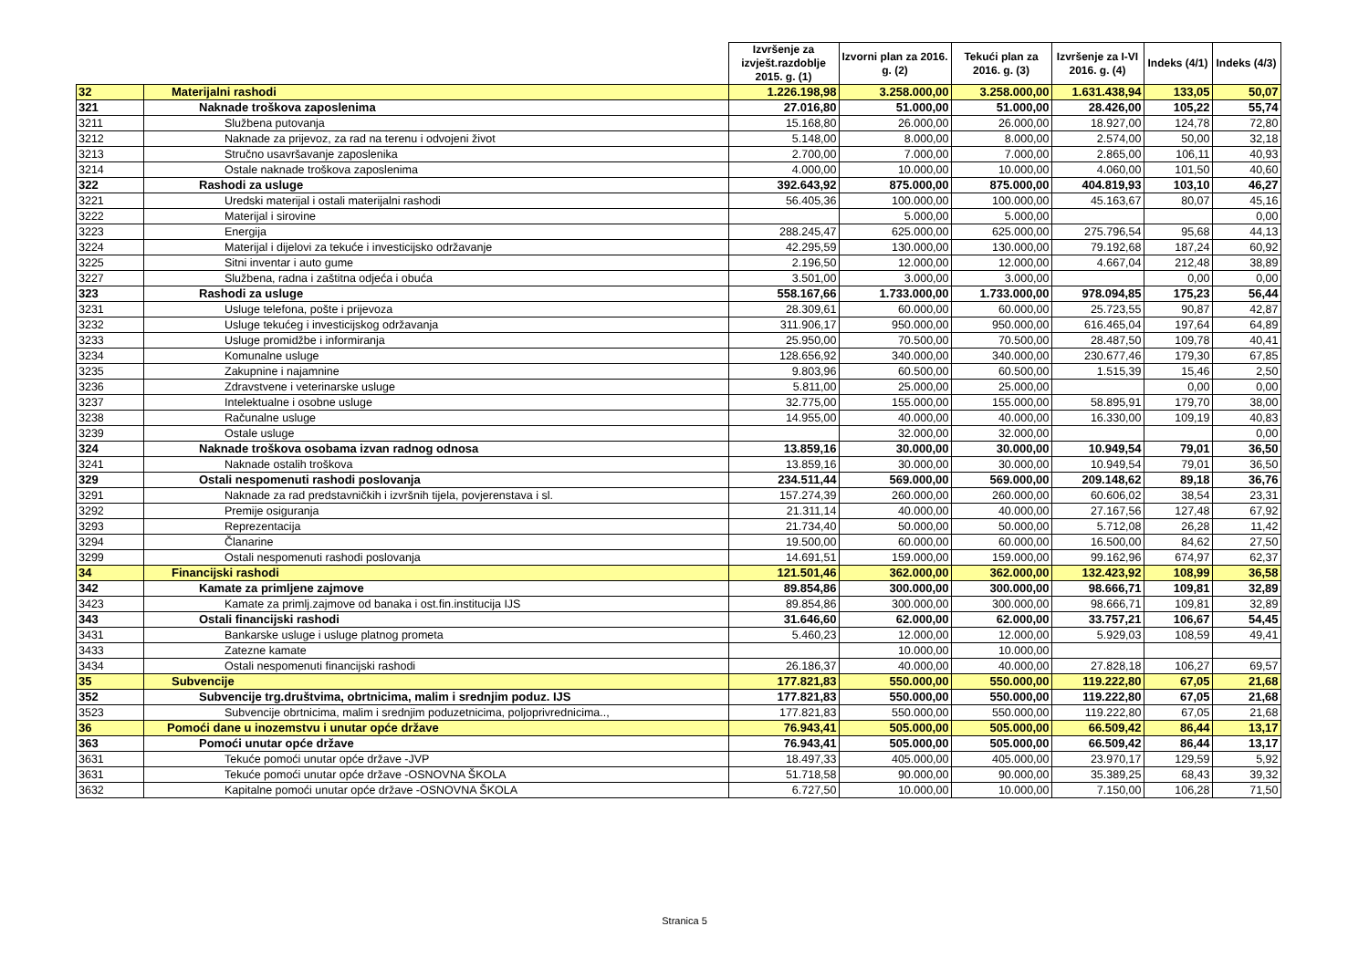| | | Izvršenje za izvješt.razdoblje 2015. g. (1) | Izvorni plan za 2016. g. (2) | Tekući plan za 2016. g. (3) | Izvršenje za I-VI 2016. g. (4) | Indeks (4/1) | Indeks (4/3) |
| --- | --- | --- | --- | --- | --- | --- | --- |
| 32 | Materijalni rashodi | 1.226.198,98 | 3.258.000,00 | 3.258.000,00 | 1.631.438,94 | 133,05 | 50,07 |
| 321 | Naknade troškova zaposlenima | 27.016,80 | 51.000,00 | 51.000,00 | 28.426,00 | 105,22 | 55,74 |
| 3211 | Službena putovanja | 15.168,80 | 26.000,00 | 26.000,00 | 18.927,00 | 124,78 | 72,80 |
| 3212 | Naknade za prijevoz, za rad na terenu i odvojeni život | 5.148,00 | 8.000,00 | 8.000,00 | 2.574,00 | 50,00 | 32,18 |
| 3213 | Stručno usavršavanje zaposlenika | 2.700,00 | 7.000,00 | 7.000,00 | 2.865,00 | 106,11 | 40,93 |
| 3214 | Ostale naknade troškova zaposlenima | 4.000,00 | 10.000,00 | 10.000,00 | 4.060,00 | 101,50 | 40,60 |
| 322 | Rashodi za usluge | 392.643,92 | 875.000,00 | 875.000,00 | 404.819,93 | 103,10 | 46,27 |
| 3221 | Uredski materijal i ostali materijalni rashodi | 56.405,36 | 100.000,00 | 100.000,00 | 45.163,67 | 80,07 | 45,16 |
| 3222 | Materijal i sirovine | | 5.000,00 | 5.000,00 | | | 0,00 |
| 3223 | Energija | 288.245,47 | 625.000,00 | 625.000,00 | 275.796,54 | 95,68 | 44,13 |
| 3224 | Materijal i dijelovi za tekuće i investicijsko održavanje | 42.295,59 | 130.000,00 | 130.000,00 | 79.192,68 | 187,24 | 60,92 |
| 3225 | Sitni inventar i auto gume | 2.196,50 | 12.000,00 | 12.000,00 | 4.667,04 | 212,48 | 38,89 |
| 3227 | Službena, radna i zaštitna odjeća i obuća | 3.501,00 | 3.000,00 | 3.000,00 | | 0,00 | 0,00 |
| 323 | Rashodi za usluge | 558.167,66 | 1.733.000,00 | 1.733.000,00 | 978.094,85 | 175,23 | 56,44 |
| 3231 | Usluge telefona, pošte i prijevoza | 28.309,61 | 60.000,00 | 60.000,00 | 25.723,55 | 90,87 | 42,87 |
| 3232 | Usluge tekućeg i investicijskog održavanja | 311.906,17 | 950.000,00 | 950.000,00 | 616.465,04 | 197,64 | 64,89 |
| 3233 | Usluge promidžbe i informiranja | 25.950,00 | 70.500,00 | 70.500,00 | 28.487,50 | 109,78 | 40,41 |
| 3234 | Komunalne usluge | 128.656,92 | 340.000,00 | 340.000,00 | 230.677,46 | 179,30 | 67,85 |
| 3235 | Zakupnine i najamnine | 9.803,96 | 60.500,00 | 60.500,00 | 1.515,39 | 15,46 | 2,50 |
| 3236 | Zdravstvene i veterinarske usluge | 5.811,00 | 25.000,00 | 25.000,00 | | 0,00 | 0,00 |
| 3237 | Intelektualne i osobne usluge | 32.775,00 | 155.000,00 | 155.000,00 | 58.895,91 | 179,70 | 38,00 |
| 3238 | Računalne usluge | 14.955,00 | 40.000,00 | 40.000,00 | 16.330,00 | 109,19 | 40,83 |
| 3239 | Ostale usluge | | 32.000,00 | 32.000,00 | | | 0,00 |
| 324 | Naknade troškova osobama izvan radnog odnosa | 13.859,16 | 30.000,00 | 30.000,00 | 10.949,54 | 79,01 | 36,50 |
| 3241 | Naknade ostalih troškova | 13.859,16 | 30.000,00 | 30.000,00 | 10.949,54 | 79,01 | 36,50 |
| 329 | Ostali nespomenuti rashodi poslovanja | 234.511,44 | 569.000,00 | 569.000,00 | 209.148,62 | 89,18 | 36,76 |
| 3291 | Naknade za rad predstavničkih i izvršnih tijela, povjerenstava i sl. | 157.274,39 | 260.000,00 | 260.000,00 | 60.606,02 | 38,54 | 23,31 |
| 3292 | Premije osiguranja | 21.311,14 | 40.000,00 | 40.000,00 | 27.167,56 | 127,48 | 67,92 |
| 3293 | Reprezentacija | 21.734,40 | 50.000,00 | 50.000,00 | 5.712,08 | 26,28 | 11,42 |
| 3294 | Članarine | 19.500,00 | 60.000,00 | 60.000,00 | 16.500,00 | 84,62 | 27,50 |
| 3299 | Ostali nespomenuti rashodi poslovanja | 14.691,51 | 159.000,00 | 159.000,00 | 99.162,96 | 674,97 | 62,37 |
| 34 | Financijski rashodi | 121.501,46 | 362.000,00 | 362.000,00 | 132.423,92 | 108,99 | 36,58 |
| 342 | Kamate za primljene zajmove | 89.854,86 | 300.000,00 | 300.000,00 | 98.666,71 | 109,81 | 32,89 |
| 3423 | Kamate za primlj.zajmove od banaka i ost.fin.institucija IJS | 89.854,86 | 300.000,00 | 300.000,00 | 98.666,71 | 109,81 | 32,89 |
| 343 | Ostali financijski rashodi | 31.646,60 | 62.000,00 | 62.000,00 | 33.757,21 | 106,67 | 54,45 |
| 3431 | Bankarske usluge i usluge platnog prometa | 5.460,23 | 12.000,00 | 12.000,00 | 5.929,03 | 108,59 | 49,41 |
| 3433 | Zatezne kamate | | 10.000,00 | 10.000,00 | | | |
| 3434 | Ostali nespomenuti financijski rashodi | 26.186,37 | 40.000,00 | 40.000,00 | 27.828,18 | 106,27 | 69,57 |
| 35 | Subvencije | 177.821,83 | 550.000,00 | 550.000,00 | 119.222,80 | 67,05 | 21,68 |
| 352 | Subvencije trg.društvima, obrtnicima, malim i srednjim poduz. IJS | 177.821,83 | 550.000,00 | 550.000,00 | 119.222,80 | 67,05 | 21,68 |
| 3523 | Subvencije obrtnicima, malim i srednjim poduzetnicima, poljoprivrednicima.., | 177.821,83 | 550.000,00 | 550.000,00 | 119.222,80 | 67,05 | 21,68 |
| 36 | Pomoći dane u inozemstvu i unutar opće države | 76.943,41 | 505.000,00 | 505.000,00 | 66.509,42 | 86,44 | 13,17 |
| 363 | Pomoći unutar opće države | 76.943,41 | 505.000,00 | 505.000,00 | 66.509,42 | 86,44 | 13,17 |
| 3631 | Tekuće pomoći unutar opće države -JVP | 18.497,33 | 405.000,00 | 405.000,00 | 23.970,17 | 129,59 | 5,92 |
| 3631 | Tekuće pomoći unutar opće države -OSNOVNA ŠKOLA | 51.718,58 | 90.000,00 | 90.000,00 | 35.389,25 | 68,43 | 39,32 |
| 3632 | Kapitalne pomoći unutar opće države -OSNOVNA ŠKOLA | 6.727,50 | 10.000,00 | 10.000,00 | 7.150,00 | 106,28 | 71,50 |
Stranica 5